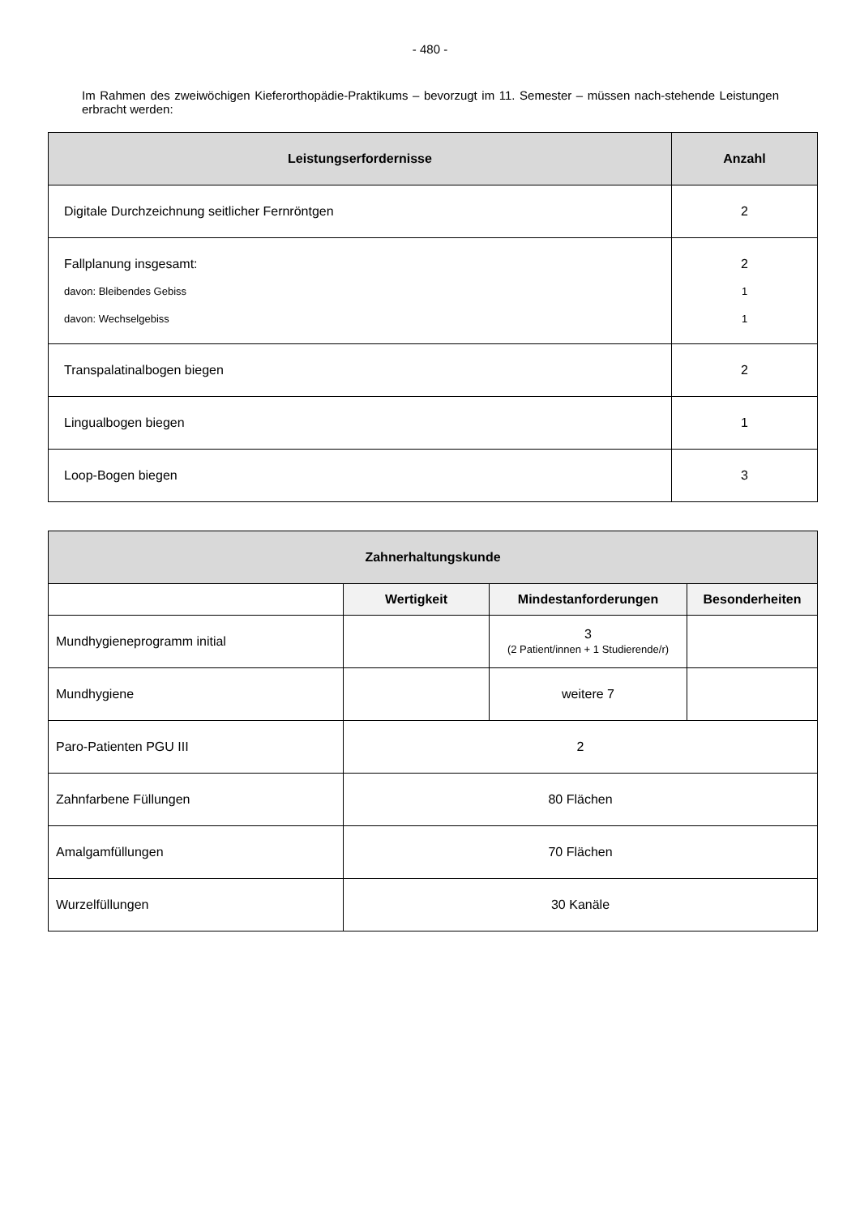- 480 -
Im Rahmen des zweiwöchigen Kieferorthopädie-Praktikums – bevorzugt im 11. Semester – müssen nach-stehende Leistungen erbracht werden:
| Leistungserfordernisse | Anzahl |
| --- | --- |
| Digitale Durchzeichnung seitlicher Fernröntgen | 2 |
| Fallplanung insgesamt: davon: Bleibendes Gebiss davon: Wechselgebiss | 2 1 1 |
| Transpalatinalbogen biegen | 2 |
| Lingualbogen biegen | 1 |
| Loop-Bogen biegen | 3 |
| Zahnerhaltungskunde | | | |
| --- | --- | --- | --- |
| | Wertigkeit | Mindestanforderungen | Besonderheiten |
| Mundhygieneprogramm initial | | 3 (2 Patient/innen + 1 Studierende/r) | |
| Mundhygiene | | weitere 7 | |
| Paro-Patienten PGU III | 2 | | |
| Zahnfarbene Füllungen | 80 Flächen | | |
| Amalgamfüllungen | 70 Flächen | | |
| Wurzelfüllungen | 30 Kanäle | | |